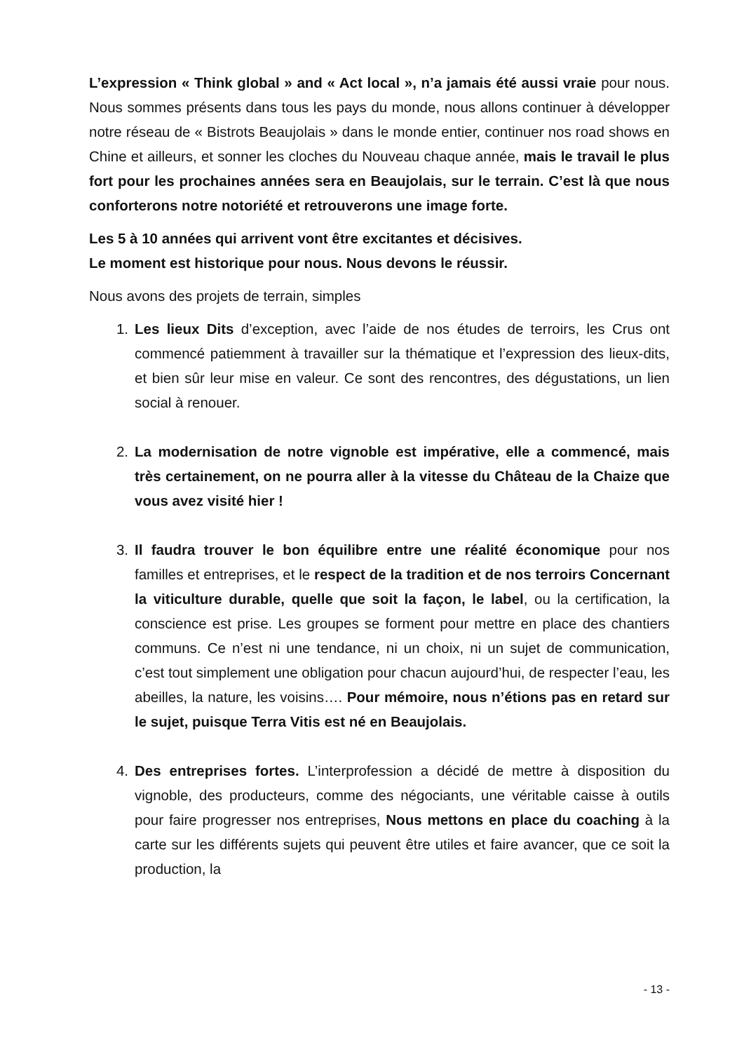L’expression « Think global » and « Act local », n’a jamais été aussi vraie pour nous. Nous sommes présents dans tous les pays du monde, nous allons continuer à développer notre réseau de « Bistrots Beaujolais » dans le monde entier, continuer nos road shows en Chine et ailleurs, et sonner les cloches du Nouveau chaque année, mais le travail le plus fort pour les prochaines années sera en Beaujolais, sur le terrain. C’est là que nous conforterons notre notoriété et retrouverons une image forte.
Les 5 à 10 années qui arrivent vont être excitantes et décisives.
Le moment est historique pour nous. Nous devons le réussir.
Nous avons des projets de terrain, simples
1. Les lieux Dits d’exception, avec l’aide de nos études de terroirs, les Crus ont commencé patiemment à travailler sur la thématique et l’expression des lieux-dits, et bien sûr leur mise en valeur. Ce sont des rencontres, des dégustations, un lien social à renouer.
2. La modernisation de notre vignoble est impérative, elle a commencé, mais très certainement, on ne pourra aller à la vitesse du Château de la Chaize que vous avez visité hier !
3. Il faudra trouver le bon équilibre entre une réalité économique pour nos familles et entreprises, et le respect de la tradition et de nos terroirs Concernant la viticulture durable, quelle que soit la façon, le label, ou la certification, la conscience est prise. Les groupes se forment pour mettre en place des chantiers communs. Ce n’est ni une tendance, ni un choix, ni un sujet de communication, c’est tout simplement une obligation pour chacun aujourd’hui, de respecter l’eau, les abeilles, la nature, les voisins…. Pour mémoire, nous n’étions pas en retard sur le sujet, puisque Terra Vitis est né en Beaujolais.
4. Des entreprises fortes. L’interprofession a décidé de mettre à disposition du vignoble, des producteurs, comme des négociants, une véritable caisse à outils pour faire progresser nos entreprises, Nous mettons en place du coaching à la carte sur les différents sujets qui peuvent être utiles et faire avancer, que ce soit la production, la
- 13 -